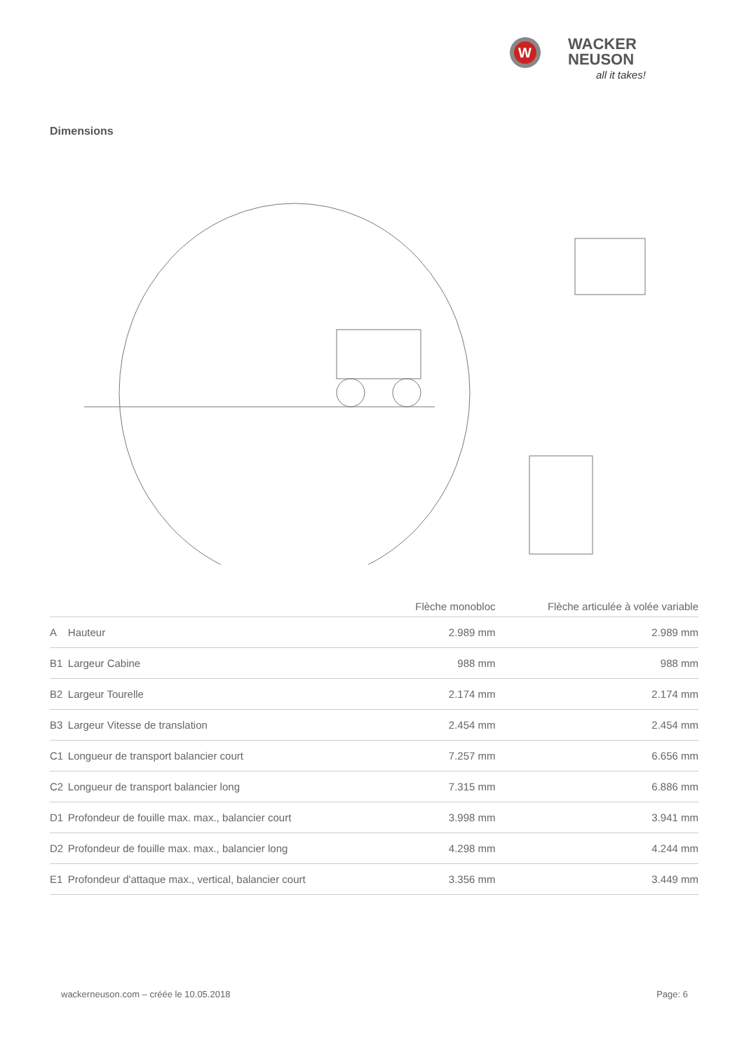W
WACKER
NEUSON
all it takes!
Dimensions
| | | Flèche monobloc | Flèche articulée à volée variable |
| --- | --- | --- | --- |
| A | Hauteur | 2.989 mm | 2.989 mm |
| B1 | Largeur Cabine | 988 mm | 988 mm |
| B2 | Largeur Tourelle | 2.174 mm | 2.174 mm |
| B3 | Largeur Vitesse de translation | 2.454 mm | 2.454 mm |
| C1 | Longueur de transport balancier court | 7.257 mm | 6.656 mm |
| C2 | Longueur de transport balancier long | 7.315 mm | 6.886 mm |
| D1 | Profondeur de fouille max. max., balancier court | 3.998 mm | 3.941 mm |
| D2 | Profondeur de fouille max. max., balancier long | 4.298 mm | 4.244 mm |
| E1 | Profondeur d'attaque max., vertical, balancier court | 3.356 mm | 3.449 mm |
wackerneuson.com – créée le 10.05.2018
Page: 6